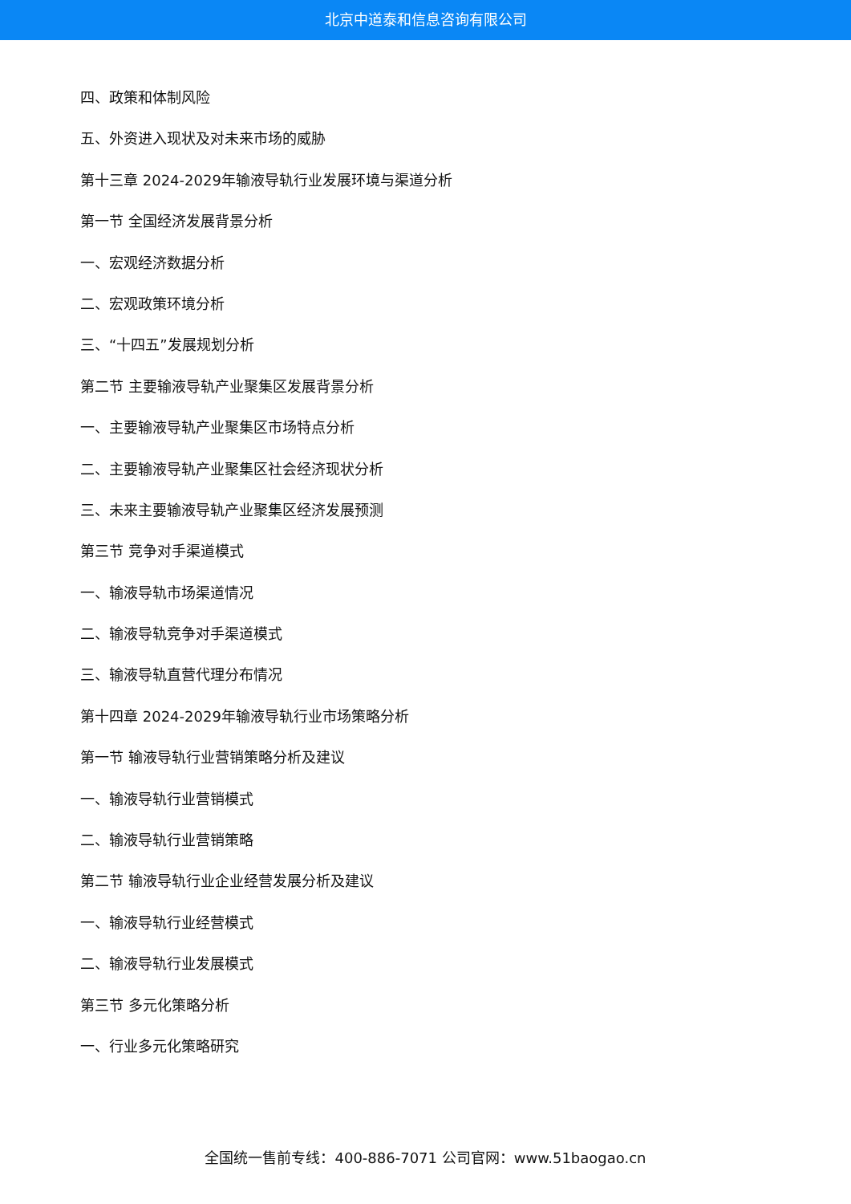北京中道泰和信息咨询有限公司
四、政策和体制风险
五、外资进入现状及对未来市场的威胁
第十三章 2024-2029年输液导轨行业发展环境与渠道分析
第一节 全国经济发展背景分析
一、宏观经济数据分析
二、宏观政策环境分析
三、“十四五”发展规划分析
第二节 主要输液导轨产业聚集区发展背景分析
一、主要输液导轨产业聚集区市场特点分析
二、主要输液导轨产业聚集区社会经济现状分析
三、未来主要输液导轨产业聚集区经济发展预测
第三节 竞争对手渠道模式
一、输液导轨市场渠道情况
二、输液导轨竞争对手渠道模式
三、输液导轨直营代理分布情况
第十四章 2024-2029年输液导轨行业市场策略分析
第一节 输液导轨行业营销策略分析及建议
一、输液导轨行业营销模式
二、输液导轨行业营销策略
第二节 输液导轨行业企业经营发展分析及建议
一、输液导轨行业经营模式
二、输液导轨行业发展模式
第三节 多元化策略分析
一、行业多元化策略研究
全国统一售前专线：400-886-7071 公司官网：www.51baogao.cn